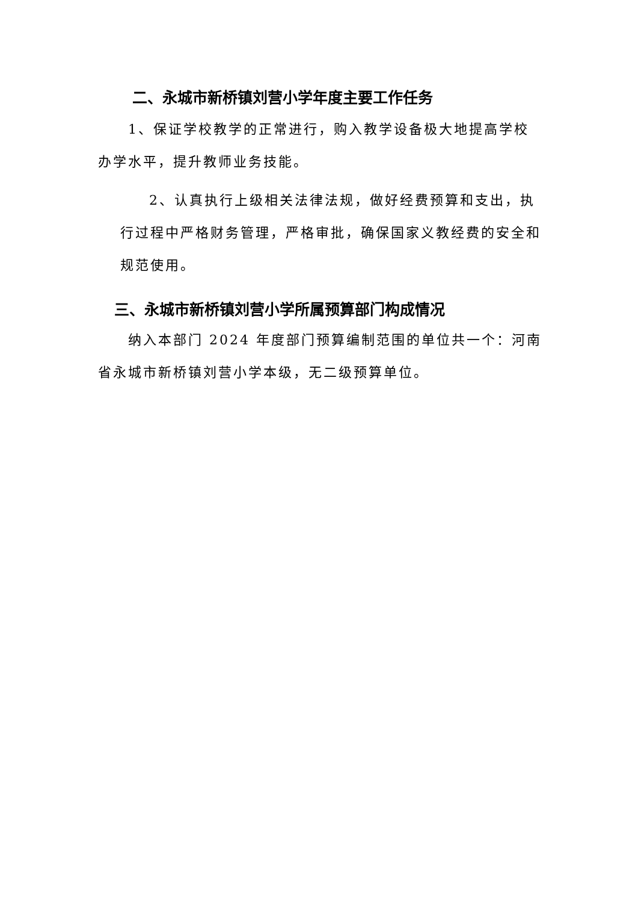二、永城市新桥镇刘营小学年度主要工作任务
1、保证学校教学的正常进行，购入教学设备极大地提高学校办学水平，提升教师业务技能。
2、认真执行上级相关法律法规，做好经费预算和支出，执行过程中严格财务管理，严格审批，确保国家义教经费的安全和规范使用。
三、永城市新桥镇刘营小学所属预算部门构成情况
纳入本部门 2024 年度部门预算编制范围的单位共一个：河南省永城市新桥镇刘营小学本级，无二级预算单位。